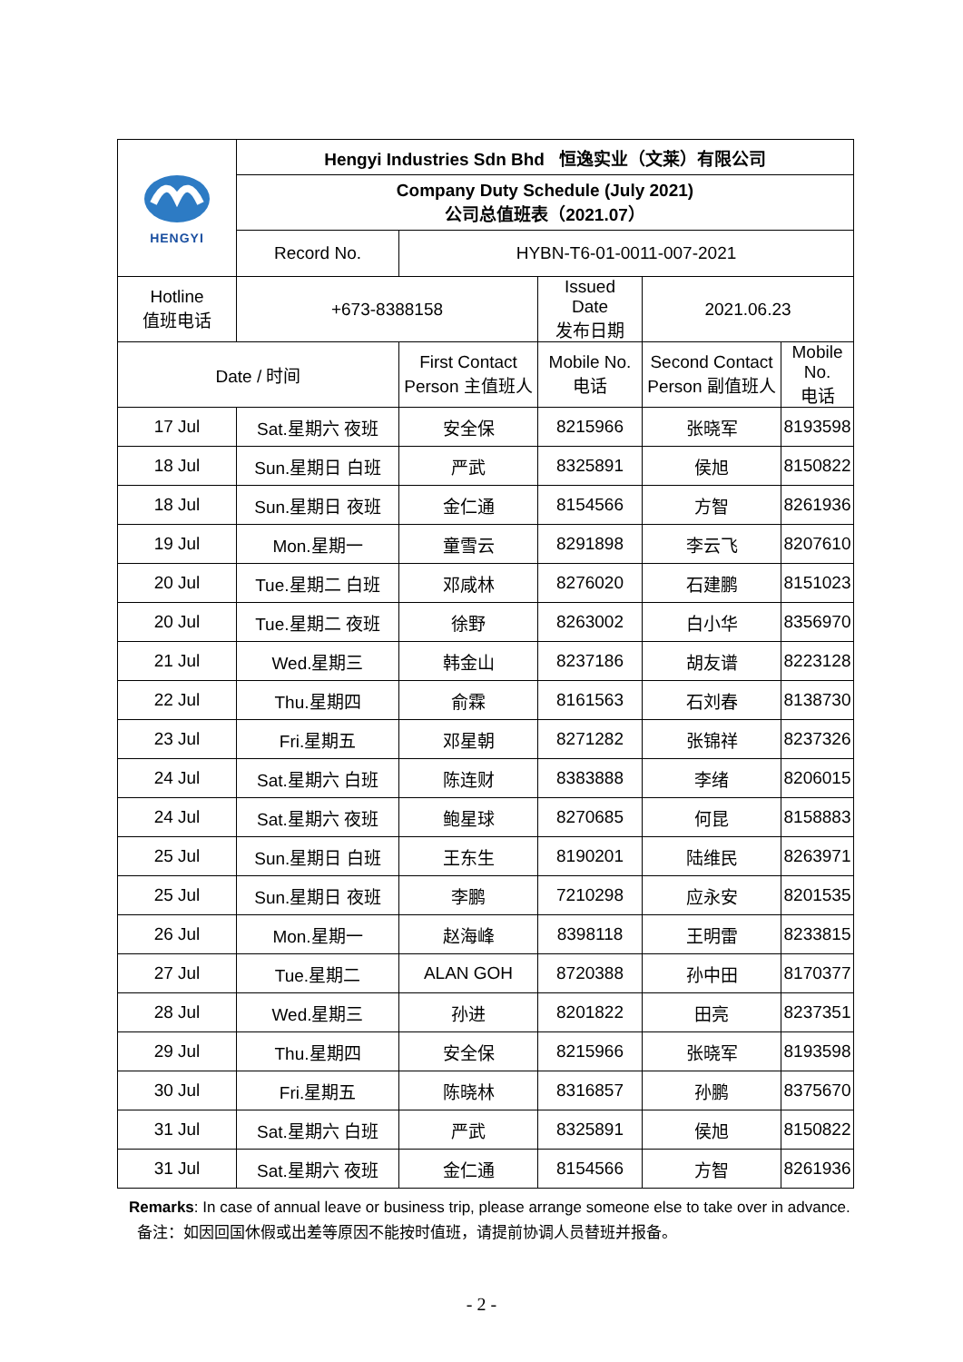| HENGYI | Hengyi Industries Sdn Bhd 恒逸实业（文莱）有限公司 | | | | |
| | Company Duty Schedule (July 2021) 公司总值班表（2021.07） | | | | |
| | Record No. | HYBN-T6-01-0011-007-2021 | | | |
| Hotline 值班电话 | +673-8388158 | | Issued Date 发布日期 | 2021.06.23 | |
| Date / 时间 | | First Contact Person 主值班人 | Mobile No. 电话 | Second Contact Person 副值班人 | Mobile No. 电话 |
| 17 Jul | Sat.星期六 夜班 | 安全保 | 8215966 | 张晓军 | 8193598 |
| 18 Jul | Sun.星期日 白班 | 严武 | 8325891 | 侯旭 | 8150822 |
| 18 Jul | Sun.星期日 夜班 | 金仁通 | 8154566 | 方智 | 8261936 |
| 19 Jul | Mon.星期一 | 童雪云 | 8291898 | 李云飞 | 8207610 |
| 20 Jul | Tue.星期二 白班 | 邓咸林 | 8276020 | 石建鹏 | 8151023 |
| 20 Jul | Tue.星期二 夜班 | 徐野 | 8263002 | 白小华 | 8356970 |
| 21 Jul | Wed.星期三 | 韩金山 | 8237186 | 胡友谱 | 8223128 |
| 22 Jul | Thu.星期四 | 俞霖 | 8161563 | 石刘春 | 8138730 |
| 23 Jul | Fri.星期五 | 邓星朝 | 8271282 | 张锦祥 | 8237326 |
| 24 Jul | Sat.星期六 白班 | 陈连财 | 8383888 | 李绪 | 8206015 |
| 24 Jul | Sat.星期六 夜班 | 鲍星球 | 8270685 | 何昆 | 8158883 |
| 25 Jul | Sun.星期日 白班 | 王东生 | 8190201 | 陆维民 | 8263971 |
| 25 Jul | Sun.星期日 夜班 | 李鹏 | 7210298 | 应永安 | 8201535 |
| 26 Jul | Mon.星期一 | 赵海峰 | 8398118 | 王明雷 | 8233815 |
| 27 Jul | Tue.星期二 | ALAN GOH | 8720388 | 孙中田 | 8170377 |
| 28 Jul | Wed.星期三 | 孙进 | 8201822 | 田亮 | 8237351 |
| 29 Jul | Thu.星期四 | 安全保 | 8215966 | 张晓军 | 8193598 |
| 30 Jul | Fri.星期五 | 陈晓林 | 8316857 | 孙鹏 | 8375670 |
| 31 Jul | Sat.星期六 白班 | 严武 | 8325891 | 侯旭 | 8150822 |
| 31 Jul | Sat.星期六 夜班 | 金仁通 | 8154566 | 方智 | 8261936 |
Remarks: In case of annual leave or business trip, please arrange someone else to take over in advance. 备注：如因回国休假或出差等原因不能按时值班，请提前协调人员替班并报备。
- 2 -